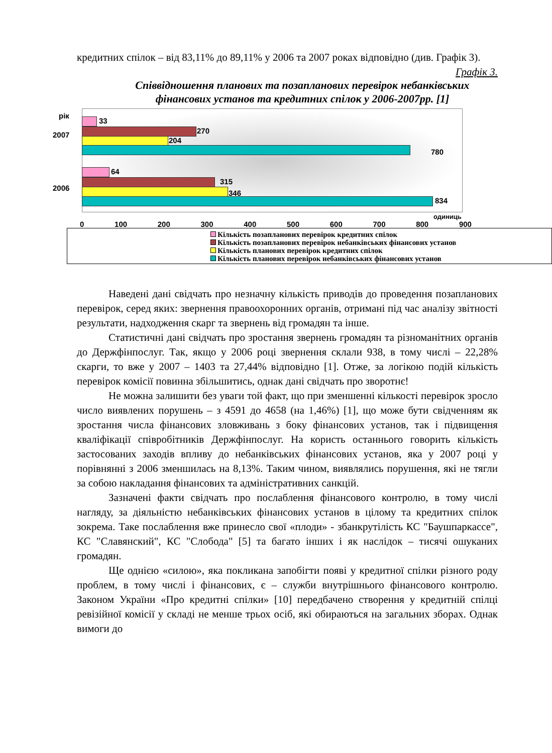кредитних спілок – від 83,11% до 89,11% у 2006 та 2007 роках відповідно (див. Графік 3).
Графік 3.
Співвідношення планових та позапланових перевірок небанківських фінансових установ та кредитних спілок у 2006-2007рр. [1]
рік
2007
2006
33
270
204
780
64
315
346
834
одиниць
0 100 200 300 400 500 600 700 800 900
Кількість позапланових перевірок кредитних спілок
Кількість позапланових перевірок небанківських фінансових установ
Кількість планових перевірок кредитних спілок
Кількість планових перевірок небанківських фінансових установ
Наведені дані свідчать про незначну кількість приводів до проведення позапланових перевірок, серед яких: звернення правоохоронних органів, отримані під час аналізу звітності результати, надходження скарг та звернень від громадян та інше.
Статистичні дані свідчать про зростання звернень громадян та різноманітних органів до Держфінпослуг. Так, якщо у 2006 році звернення склали 938, в тому числі – 22,28% скарги, то вже у 2007 – 1403 та 27,44% відповідно [1]. Отже, за логікою подій кількість перевірок комісії повинна збільшитись, однак дані свідчать про зворотнє!
Не можна залишити без уваги той факт, що при зменшенні кількості перевірок зросло число виявлених порушень – з 4591 до 4658 (на 1,46%) [1], що може бути свідченням як зростання числа фінансових зловживань з боку фінансових установ, так і підвищення кваліфікації співробітників Держфінпослуг. На користь останнього говорить кількість застосованих заходів впливу до небанківських фінансових установ, яка у 2007 році у порівнянні з 2006 зменшилась на 8,13%. Таким чином, виявлялись порушення, які не тягли за собою накладання фінансових та адміністративних санкцій.
Зазначені факти свідчать про послаблення фінансового контролю, в тому числі нагляду, за діяльністю небанківських фінансових установ в цілому та кредитних спілок зокрема. Таке послаблення вже принесло свої «плоди» - збанкрутілість КС "Баушпаркассе", КС "Славянский", КС "Слобода" [5] та багато інших і як наслідок – тисячі ошуканих громадян.
Ще однією «силою», яка покликана запобігти появі у кредитної спілки різного роду проблем, в тому числі і фінансових, є – служби внутрішнього фінансового контролю. Законом України «Про кредитні спілки» [10] передбачено створення у кредитній спілці ревізійної комісії у складі не менше трьох осіб, які обираються на загальних зборах. Однак вимоги до